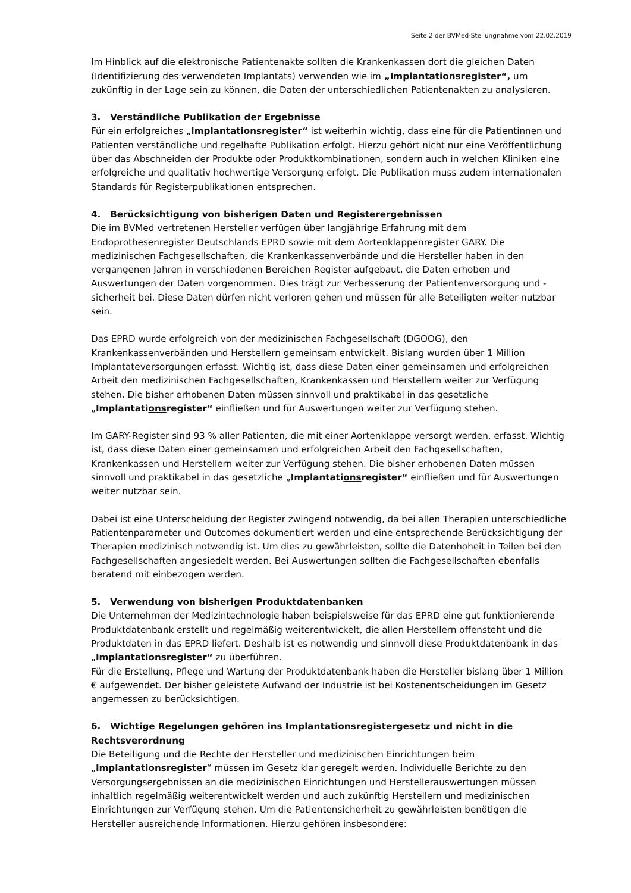Seite 2 der BVMed-Stellungnahme vom 22.02.2019
Im Hinblick auf die elektronische Patientenakte sollten die Krankenkassen dort die gleichen Daten (Identifizierung des verwendeten Implantats) verwenden wie im „Implantationsregister“, um zukünftig in der Lage sein zu können, die Daten der unterschiedlichen Patientenakten zu analysieren.
3. Verständliche Publikation der Ergebnisse
Für ein erfolgreiches „Implantationsregister“ ist weiterhin wichtig, dass eine für die Patientinnen und Patienten verständliche und regelhafte Publikation erfolgt. Hierzu gehört nicht nur eine Veröffentlichung über das Abschneiden der Produkte oder Produktkombinationen, sondern auch in welchen Kliniken eine erfolgreiche und qualitativ hochwertige Versorgung erfolgt. Die Publikation muss zudem internationalen Standards für Registerpublikationen entsprechen.
4. Berücksichtigung von bisherigen Daten und Registerergebnissen
Die im BVMed vertretenen Hersteller verfügen über langjährige Erfahrung mit dem Endoprothesenregister Deutschlands EPRD sowie mit dem Aortenklappenregister GARY. Die medizinischen Fachgesellschaften, die Krankenkassenverbände und die Hersteller haben in den vergangenen Jahren in verschiedenen Bereichen Register aufgebaut, die Daten erhoben und Auswertungen der Daten vorgenommen. Dies trägt zur Verbesserung der Patientenversorgung und -sicherheit bei. Diese Daten dürfen nicht verloren gehen und müssen für alle Beteiligten weiter nutzbar sein.
Das EPRD wurde erfolgreich von der medizinischen Fachgesellschaft (DGOOG), den Krankenkassenverbänden und Herstellern gemeinsam entwickelt. Bislang wurden über 1 Million Implantateversorgungen erfasst. Wichtig ist, dass diese Daten einer gemeinsamen und erfolgreichen Arbeit den medizinischen Fachgesellschaften, Krankenkassen und Herstellern weiter zur Verfügung stehen. Die bisher erhobenen Daten müssen sinnvoll und praktikabel in das gesetzliche „Implantationsregister“ einfließen und für Auswertungen weiter zur Verfügung stehen.
Im GARY-Register sind 93 % aller Patienten, die mit einer Aortenklappe versorgt werden, erfasst. Wichtig ist, dass diese Daten einer gemeinsamen und erfolgreichen Arbeit den Fachgesellschaften, Krankenkassen und Herstellern weiter zur Verfügung stehen. Die bisher erhobenen Daten müssen sinnvoll und praktikabel in das gesetzliche „Implantationsregister“ einfließen und für Auswertungen weiter nutzbar sein.
Dabei ist eine Unterscheidung der Register zwingend notwendig, da bei allen Therapien unterschiedliche Patientenparameter und Outcomes dokumentiert werden und eine entsprechende Berücksichtigung der Therapien medizinisch notwendig ist. Um dies zu gewährleisten, sollte die Datenhoheit in Teilen bei den Fachgesellschaften angesiedelt werden. Bei Auswertungen sollten die Fachgesellschaften ebenfalls beratend mit einbezogen werden.
5. Verwendung von bisherigen Produktdatenbanken
Die Unternehmen der Medizintechnologie haben beispielsweise für das EPRD eine gut funktionierende Produktdatenbank erstellt und regelmäßig weiterentwickelt, die allen Herstellern offensteht und die Produktdaten in das EPRD liefert. Deshalb ist es notwendig und sinnvoll diese Produktdatenbank in das „Implantationsregister“ zu überführen.
Für die Erstellung, Pflege und Wartung der Produktdatenbank haben die Hersteller bislang über 1 Million € aufgewendet. Der bisher geleistete Aufwand der Industrie ist bei Kostenentscheidungen im Gesetz angemessen zu berücksichtigen.
6. Wichtige Regelungen gehören ins Implantationsregistergesetz und nicht in die Rechtsverordnung
Die Beteiligung und die Rechte der Hersteller und medizinischen Einrichtungen beim „Implantationsregister“ müssen im Gesetz klar geregelt werden. Individuelle Berichte zu den Versorgungsergebnissen an die medizinischen Einrichtungen und Herstellerauswertungen müssen inhaltlich regelmäßig weiterentwickelt werden und auch zukünftig Herstellern und medizinischen Einrichtungen zur Verfügung stehen. Um die Patientensicherheit zu gewährleisten benötigen die Hersteller ausreichende Informationen. Hierzu gehören insbesondere: